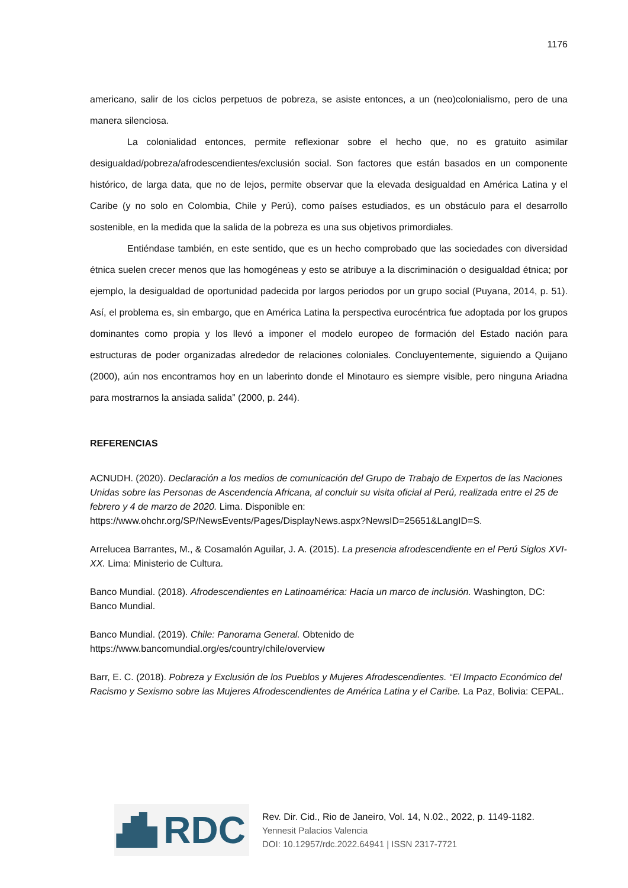1176
americano, salir de los ciclos perpetuos de pobreza, se asiste entonces, a un (neo)colonialismo, pero de una manera silenciosa.
La colonialidad entonces, permite reflexionar sobre el hecho que, no es gratuito asimilar desigualdad/pobreza/afrodescendientes/exclusión social. Son factores que están basados en un componente histórico, de larga data, que no de lejos, permite observar que la elevada desigualdad en América Latina y el Caribe (y no solo en Colombia, Chile y Perú), como países estudiados, es un obstáculo para el desarrollo sostenible, en la medida que la salida de la pobreza es una sus objetivos primordiales.
Entiéndase también, en este sentido, que es un hecho comprobado que las sociedades con diversidad étnica suelen crecer menos que las homogéneas y esto se atribuye a la discriminación o desigualdad étnica; por ejemplo, la desigualdad de oportunidad padecida por largos periodos por un grupo social (Puyana, 2014, p. 51). Así, el problema es, sin embargo, que en América Latina la perspectiva eurocéntrica fue adoptada por los grupos dominantes como propia y los llevó a imponer el modelo europeo de formación del Estado nación para estructuras de poder organizadas alrededor de relaciones coloniales. Concluyentemente, siguiendo a Quijano (2000), aún nos encontramos hoy en un laberinto donde el Minotauro es siempre visible, pero ninguna Ariadna para mostrarnos la ansiada salida” (2000, p. 244).
REFERENCIAS
ACNUDH. (2020). Declaración a los medios de comunicación del Grupo de Trabajo de Expertos de las Naciones Unidas sobre las Personas de Ascendencia Africana, al concluir su visita oficial al Perú, realizada entre el 25 de febrero y 4 de marzo de 2020. Lima. Disponible en: https://www.ohchr.org/SP/NewsEvents/Pages/DisplayNews.aspx?NewsID=25651&LangID=S.
Arrelucea Barrantes, M., & Cosamalón Aguilar, J. A. (2015). La presencia afrodescendiente en el Perú Siglos XVI-XX. Lima: Ministerio de Cultura.
Banco Mundial. (2018). Afrodescendientes en Latinoamérica: Hacia un marco de inclusión. Washington, DC: Banco Mundial.
Banco Mundial. (2019). Chile: Panorama General. Obtenido de https://www.bancomundial.org/es/country/chile/overview
Barr, E. C. (2018). Pobreza y Exclusión de los Pueblos y Mujeres Afrodescendientes. “El Impacto Económico del Racismo y Sexismo sobre las Mujeres Afrodescendientes de América Latina y el Caribe. La Paz, Bolivia: CEPAL.
RDC
Rev. Dir. Cid., Rio de Janeiro, Vol. 14, N.02., 2022, p. 1149-1182.
Yennesit Palacios Valencia
DOI: 10.12957/rdc.2022.64941 | ISSN 2317-7721